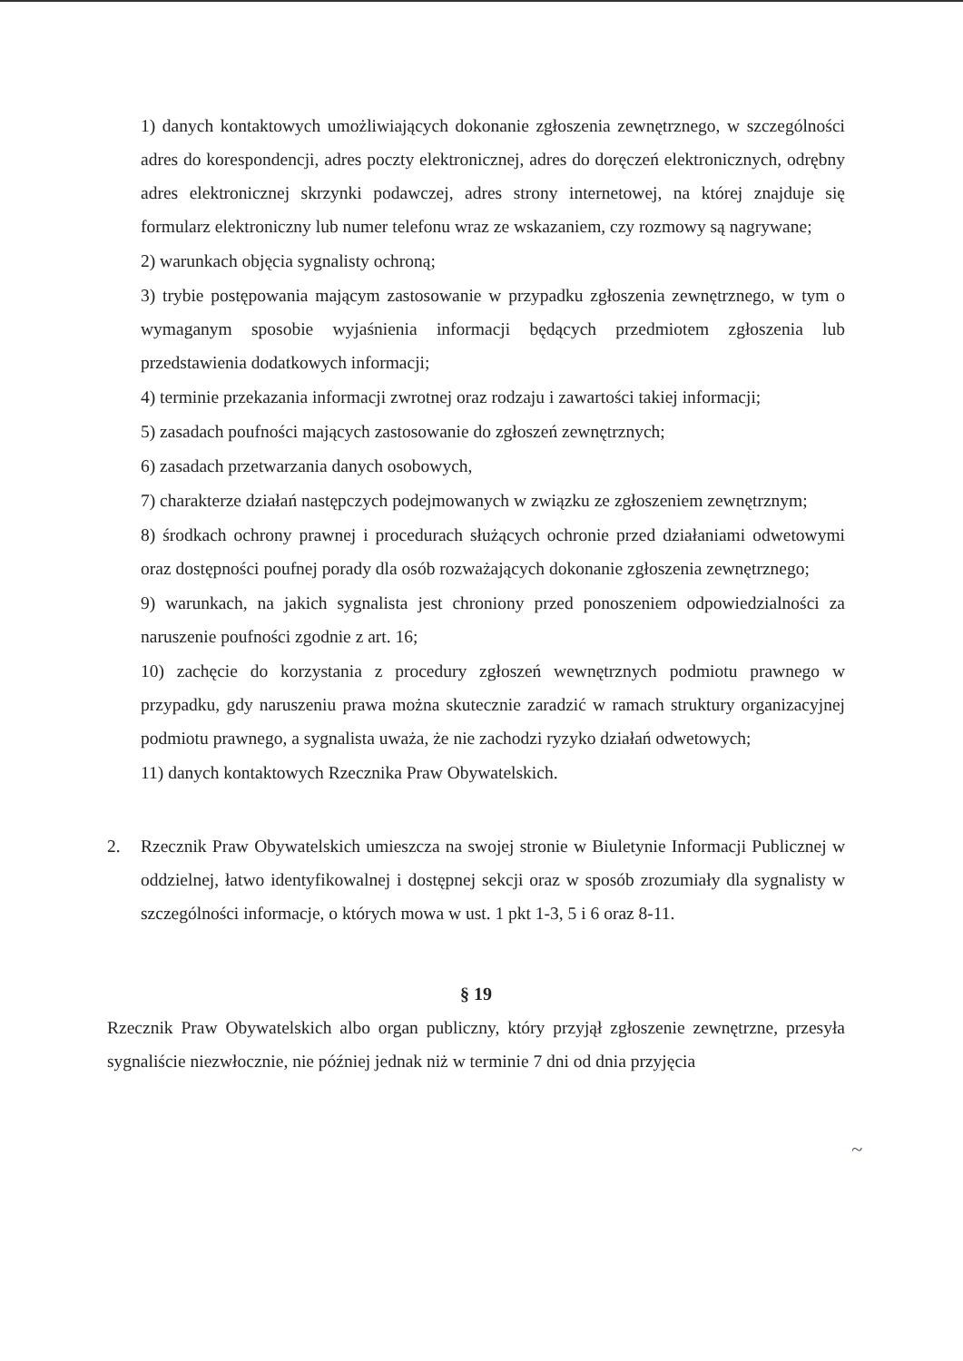1) danych kontaktowych umożliwiających dokonanie zgłoszenia zewnętrznego, w szczególności adres do korespondencji, adres poczty elektronicznej, adres do doręczeń elektronicznych, odrębny adres elektronicznej skrzynki podawczej, adres strony internetowej, na której znajduje się formularz elektroniczny lub numer telefonu wraz ze wskazaniem, czy rozmowy są nagrywane;
2) warunkach objęcia sygnalisty ochroną;
3) trybie postępowania mającym zastosowanie w przypadku zgłoszenia zewnętrznego, w tym o wymaganym sposobie wyjaśnienia informacji będących przedmiotem zgłoszenia lub przedstawienia dodatkowych informacji;
4) terminie przekazania informacji zwrotnej oraz rodzaju i zawartości takiej informacji;
5) zasadach poufności mających zastosowanie do zgłoszeń zewnętrznych;
6) zasadach przetwarzania danych osobowych,
7) charakterze działań następczych podejmowanych w związku ze zgłoszeniem zewnętrznym;
8) środkach ochrony prawnej i procedurach służących ochronie przed działaniami odwetowymi oraz dostępności poufnej porady dla osób rozważających dokonanie zgłoszenia zewnętrznego;
9) warunkach, na jakich sygnalista jest chroniony przed ponoszeniem odpowiedzialności za naruszenie poufności zgodnie z art. 16;
10) zachęcie do korzystania z procedury zgłoszeń wewnętrznych podmiotu prawnego w przypadku, gdy naruszeniu prawa można skutecznie zaradzić w ramach struktury organizacyjnej podmiotu prawnego, a sygnalista uważa, że nie zachodzi ryzyko działań odwetowych;
11) danych kontaktowych Rzecznika Praw Obywatelskich.
2. Rzecznik Praw Obywatelskich umieszcza na swojej stronie w Biuletynie Informacji Publicznej w oddzielnej, łatwo identyfikowalnej i dostępnej sekcji oraz w sposób zrozumiały dla sygnalisty w szczególności informacje, o których mowa w ust. 1 pkt 1-3, 5 i 6 oraz 8-11.
§ 19
Rzecznik Praw Obywatelskich albo organ publiczny, który przyjął zgłoszenie zewnętrzne, przesyła sygnaliście niezwłocznie, nie później jednak niż w terminie 7 dni od dnia przyjęcia
~